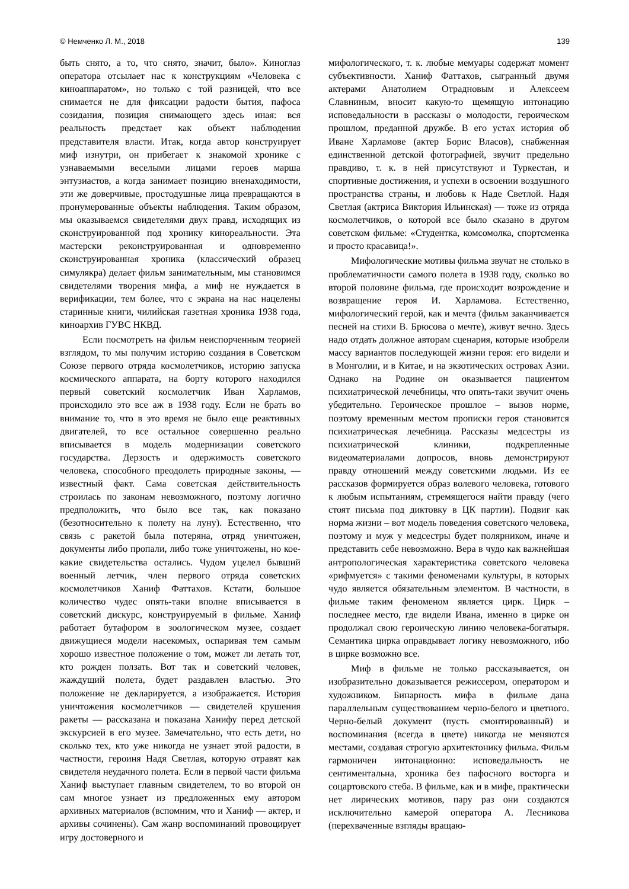© Немченко Л. М., 2018 139
быть снято, а то, что снято, значит, было». Киноглаз оператора отсылает нас к конструкциям «Человека с киноаппаратом», но только с той разницей, что все снимается не для фиксации радости бытия, пафоса созидания, позиция снимающего здесь иная: вся реальность предстает как объект наблюдения представителя власти. Итак, когда автор конструирует миф изнутри, он прибегает к знакомой хронике с узнаваемыми веселыми лицами героев марша энтузиастов, а когда занимает позицию вненаходимости, эти же доверчивые, простодушные лица превращаются в пронумерованные объекты наблюдения. Таким образом, мы оказываемся свидетелями двух правд, исходящих из сконструированной под хронику кинореальности. Эта мастерски реконструированная и одновременно сконструированная хроника (классический образец симулякра) делает фильм занимательным, мы становимся свидетелями творения мифа, а миф не нуждается в верификации, тем более, что с экрана на нас нацелены старинные книги, чилийская газетная хроника 1938 года, киноархив ГУВС НКВД.
Если посмотреть на фильм неиспорченным теорией взглядом, то мы получим историю создания в Советском Союзе первого отряда космолетчиков, историю запуска космического аппарата, на борту которого находился первый советский космолетчик Иван Харламов, происходило это все аж в 1938 году. Если не брать во внимание то, что в это время не было еще реактивных двигателей, то все остальное совершенно реально вписывается в модель модернизации советского государства. Дерзость и одержимость советского человека, способного преодолеть природные законы, — известный факт. Сама советская действительность строилась по законам невозможного, поэтому логично предположить, что было все так, как показано (безотносительно к полету на луну). Естественно, что связь с ракетой была потеряна, отряд уничтожен, документы либо пропали, либо тоже уничтожены, но кое-какие свидетельства остались. Чудом уцелел бывший военный летчик, член первого отряда советских космолетчиков Ханиф Фаттахов. Кстати, большое количество чудес опять-таки вполне вписывается в советский дискурс, конструируемый в фильме. Ханиф работает бутафором в зоологическом музее, создает движущиеся модели насекомых, оспаривая тем самым хорошо известное положение о том, может ли летать тот, кто рожден ползать. Вот так и советский человек, жаждущий полета, будет раздавлен властью. Это положение не декларируется, а изображается. История уничтожения космолетчиков — свидетелей крушения ракеты — рассказана и показана Ханифу перед детской экскурсией в его музее. Замечательно, что есть дети, но сколько тех, кто уже никогда не узнает этой радости, в частности, героиня Надя Светлая, которую отравят как свидетеля неудачного полета. Если в первой части фильма Ханиф выступает главным свидетелем, то во второй он сам многое узнает из предложенных ему автором архивных материалов (вспомним, что и Ханиф — актер, и архивы сочинены). Сам жанр воспоминаний провоцирует игру достоверного и
мифологического, т. к. любые мемуары содержат момент субъективности. Ханиф Фаттахов, сыгранный двумя актерами Анатолием Отрадновым и Алексеем Славниным, вносит какую-то щемящую интонацию исповедальности в рассказы о молодости, героическом прошлом, преданной дружбе. В его устах история об Иване Харламове (актер Борис Власов), снабженная единственной детской фотографией, звучит предельно правдиво, т. к. в ней присутствуют и Туркестан, и спортивные достижения, и успехи в освоении воздушного пространства страны, и любовь к Наде Светлой. Надя Светлая (актриса Виктория Ильинская) — тоже из отряда космолетчиков, о которой все было сказано в другом советском фильме: «Студентка, комсомолка, спортсменка и просто красавица!».
Мифологические мотивы фильма звучат не столько в проблематичности самого полета в 1938 году, сколько во второй половине фильма, где происходит возрождение и возвращение героя И. Харламова. Естественно, мифологический герой, как и мечта (фильм заканчивается песней на стихи В. Брюсова о мечте), живут вечно. Здесь надо отдать должное авторам сценария, которые изобрели массу вариантов последующей жизни героя: его видели и в Монголии, и в Китае, и на экзотических островах Азии. Однако на Родине он оказывается пациентом психиатрической лечебницы, что опять-таки звучит очень убедительно. Героическое прошлое – вызов норме, поэтому временным местом прописки героя становится психиатрическая лечебница. Рассказы медсестры из психиатрической клиники, подкрепленные видеоматериалами допросов, вновь демонстрируют правду отношений между советскими людьми. Из ее рассказов формируется образ волевого человека, готового к любым испытаниям, стремящегося найти правду (чего стоят письма под диктовку в ЦК партии). Подвиг как норма жизни – вот модель поведения советского человека, поэтому и муж у медсестры будет полярником, иначе и представить себе невозможно. Вера в чудо как важнейшая антропологическая характеристика советского человека «рифмуется» с такими феноменами культуры, в которых чудо является обязательным элементом. В частности, в фильме таким феноменом является цирк. Цирк – последнее место, где видели Ивана, именно в цирке он продолжал свою героическую линию человека-богатыря. Семантика цирка оправдывает логику невозможного, ибо в цирке возможно все.
Миф в фильме не только рассказывается, он изобразительно доказывается режиссером, оператором и художником. Бинарность мифа в фильме дана параллельным существованием черно-белого и цветного. Черно-белый документ (пусть смонтированный) и воспоминания (всегда в цвете) никогда не меняются местами, создавая строгую архитектонику фильма. Фильм гармоничен интонационно: исповедальность не сентиментальна, хроника без пафосного восторга и соцартовского стеба. В фильме, как и в мифе, практически нет лирических мотивов, пару раз они создаются исключительно камерой оператора А. Лесникова (перехваченные взгляды вращаю-